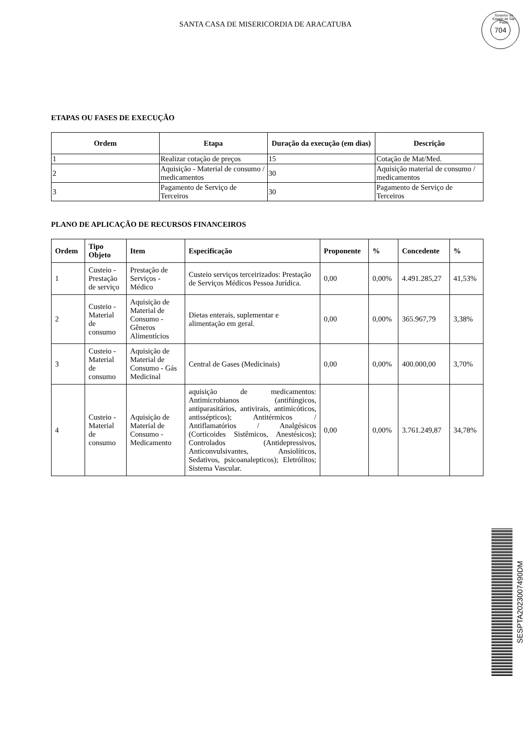SANTA CASA DE MISERICORDIA DE ARACATUBA
Governo do Estado de São Paulo
704
ETAPAS OU FASES DE EXECUÇÃO
| Ordem | Etapa | Duração da execução (em dias) | Descrição |
| --- | --- | --- | --- |
| 1 | Realizar cotação de preços | 15 | Cotação de Mat/Med. |
| 2 | Aquisição - Material de consumo / medicamentos | 30 | Aquisição material de consumo / medicamentos |
| 3 | Pagamento de Serviço de Terceiros | 30 | Pagamento de Serviço de Terceiros |
PLANO DE APLICAÇÃO DE RECURSOS FINANCEIROS
| Ordem | Tipo Objeto | Item | Especificação | Proponente | % | Concedente | % |
| --- | --- | --- | --- | --- | --- | --- | --- |
| 1 | Custeio - Prestação de serviço | Prestação de Serviços - Médico | Custeio serviços terceirizados: Prestação de Serviços Médicos Pessoa Jurídica. | 0,00 | 0,00% | 4.491.285,27 | 41,53% |
| 2 | Custeio - Material de consumo | Aquisição de Material de Consumo - Gêneros Alimentícios | Dietas enterais, suplementar e alimentação em geral. | 0,00 | 0,00% | 365.967,79 | 3,38% |
| 3 | Custeio - Material de consumo | Aquisição de Material de Consumo - Gás Medicinal | Central de Gases (Medicinais) | 0,00 | 0,00% | 400.000,00 | 3,70% |
| 4 | Custeio - Material de consumo | Aquisição de Material de Consumo - Medicamento | aquisição de medicamentos: Antimicrobianos (antifúngicos, antiparasitários, antivirais, antimicóticos, antissépticos); Antitérmicos / Antiflamatórios / Analgésicos (Corticoides Sistêmicos, Anestésicos); Controlados (Antidepressivos, Anticonvulsivantes, Ansiolíticos, Sedativos, psicoanalepticos); Eletrólitos; Sistema Vascular. | 0,00 | 0,00% | 3.761.249,87 | 34,78% |
SESPTA2023007490DM